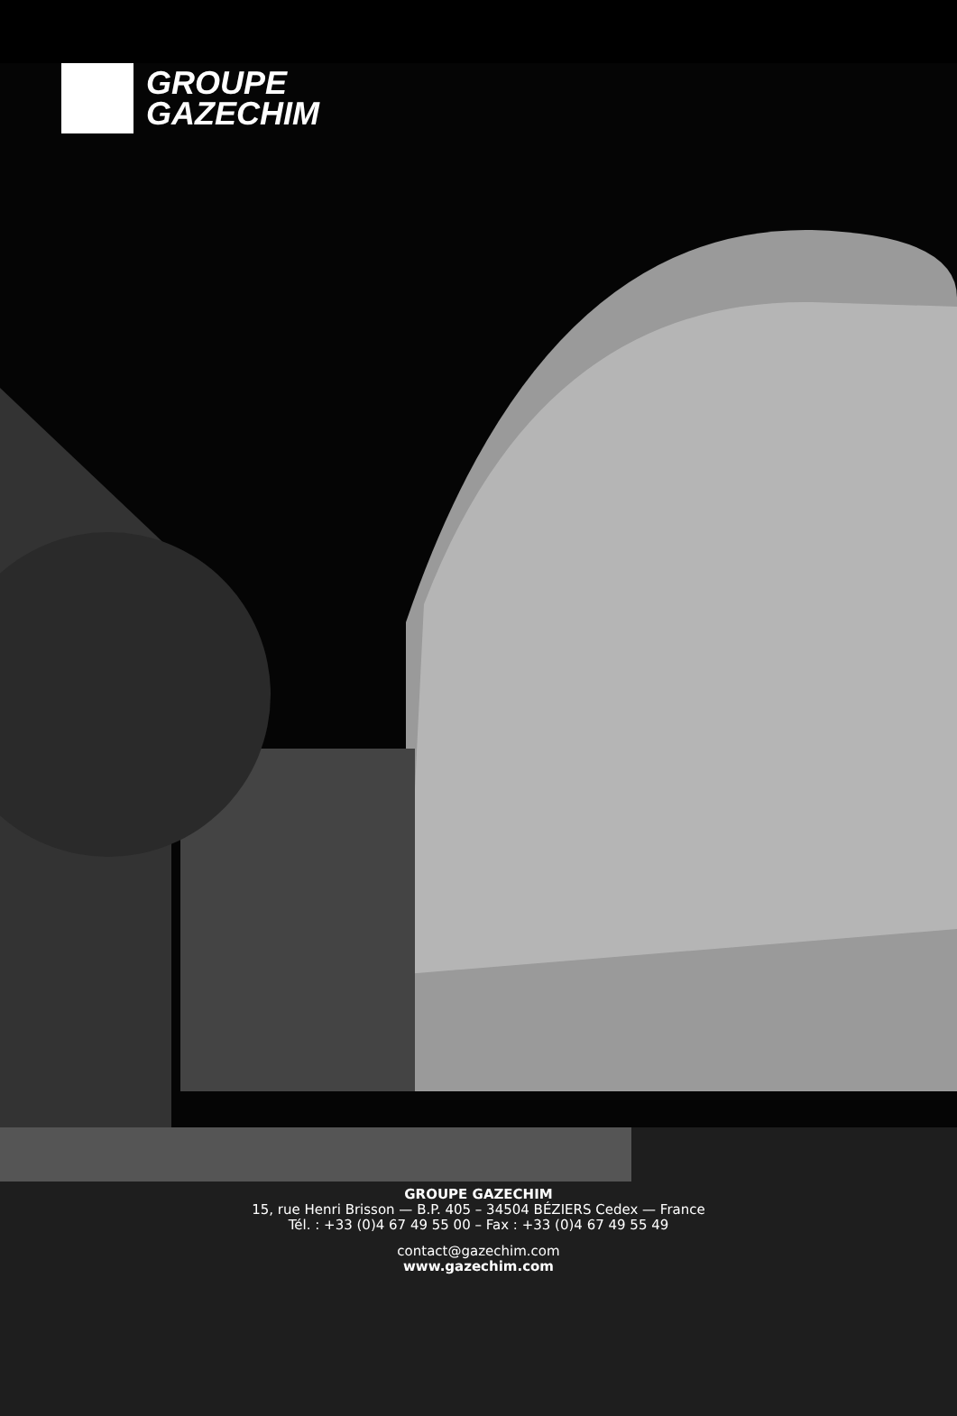GROUPE
GAZECHIM
GROUPE GAZECHIM
15, rue Henri Brisson — B.P. 405 – 34504 BÉZIERS Cedex — France
Tél. : +33 (0)4 67 49 55 00 – Fax : +33 (0)4 67 49 55 49
contact@gazechim.com
www.gazechim.com